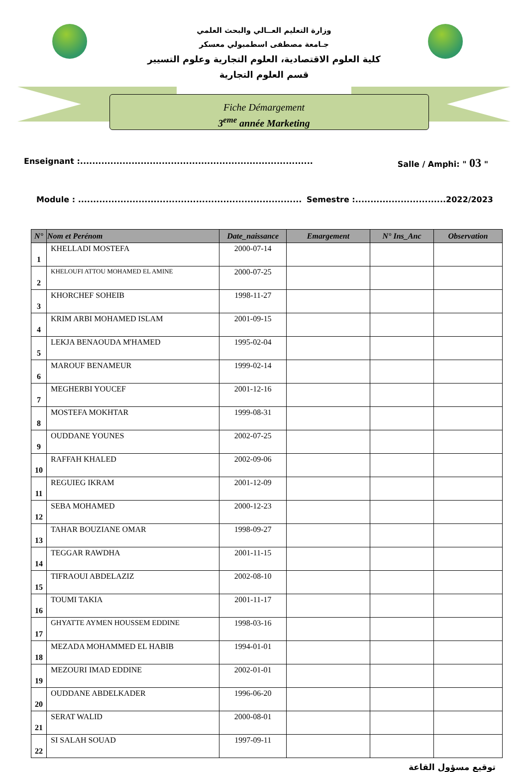وزارة التعليم العــالي والبحث العلمي
جـامعة مصطفى اسطمبولي معسكر
كلية العلوم الاقتصادية، العلوم التجارية وعلوم التسيير
قسم العلوم التجارية
Fiche Démargement
3<sup>eme</sup> année Marketing
Enseignant :............................................................................. Salle / Amphi: " 03 "
Module : .......................................................................... Semestre :..............................2022/2023
| N° | Nom et Perénom | Date_naissance | Emargement | N° Ins_Anc | Observation |
| --- | --- | --- | --- | --- | --- |
| 1 | KHELLADI MOSTEFA | 2000-07-14 | | | |
| 2 | KHELOUFI ATTOU MOHAMED EL AMINE | 2000-07-25 | | | |
| 3 | KHORCHEF SOHEIB | 1998-11-27 | | | |
| 4 | KRIM ARBI MOHAMED ISLAM | 2001-09-15 | | | |
| 5 | LEKJA BENAOUDA M'HAMED | 1995-02-04 | | | |
| 6 | MAROUF BENAMEUR | 1999-02-14 | | | |
| 7 | MEGHERBI YOUCEF | 2001-12-16 | | | |
| 8 | MOSTEFA MOKHTAR | 1999-08-31 | | | |
| 9 | OUDDANE YOUNES | 2002-07-25 | | | |
| 10 | RAFFAH KHALED | 2002-09-06 | | | |
| 11 | REGUIEG IKRAM | 2001-12-09 | | | |
| 12 | SEBA MOHAMED | 2000-12-23 | | | |
| 13 | TAHAR BOUZIANE OMAR | 1998-09-27 | | | |
| 14 | TEGGAR RAWDHA | 2001-11-15 | | | |
| 15 | TIFRAOUI ABDELAZIZ | 2002-08-10 | | | |
| 16 | TOUMI TAKIA | 2001-11-17 | | | |
| 17 | GHYATTE AYMEN HOUSSEM EDDINE | 1998-03-16 | | | |
| 18 | MEZADA MOHAMMED EL HABIB | 1994-01-01 | | | |
| 19 | MEZOURI IMAD EDDINE | 2002-01-01 | | | |
| 20 | OUDDANE ABDELKADER | 1996-06-20 | | | |
| 21 | SERAT WALID | 2000-08-01 | | | |
| 22 | SI SALAH SOUAD | 1997-09-11 | | | |
توقيع مسؤول القاعة